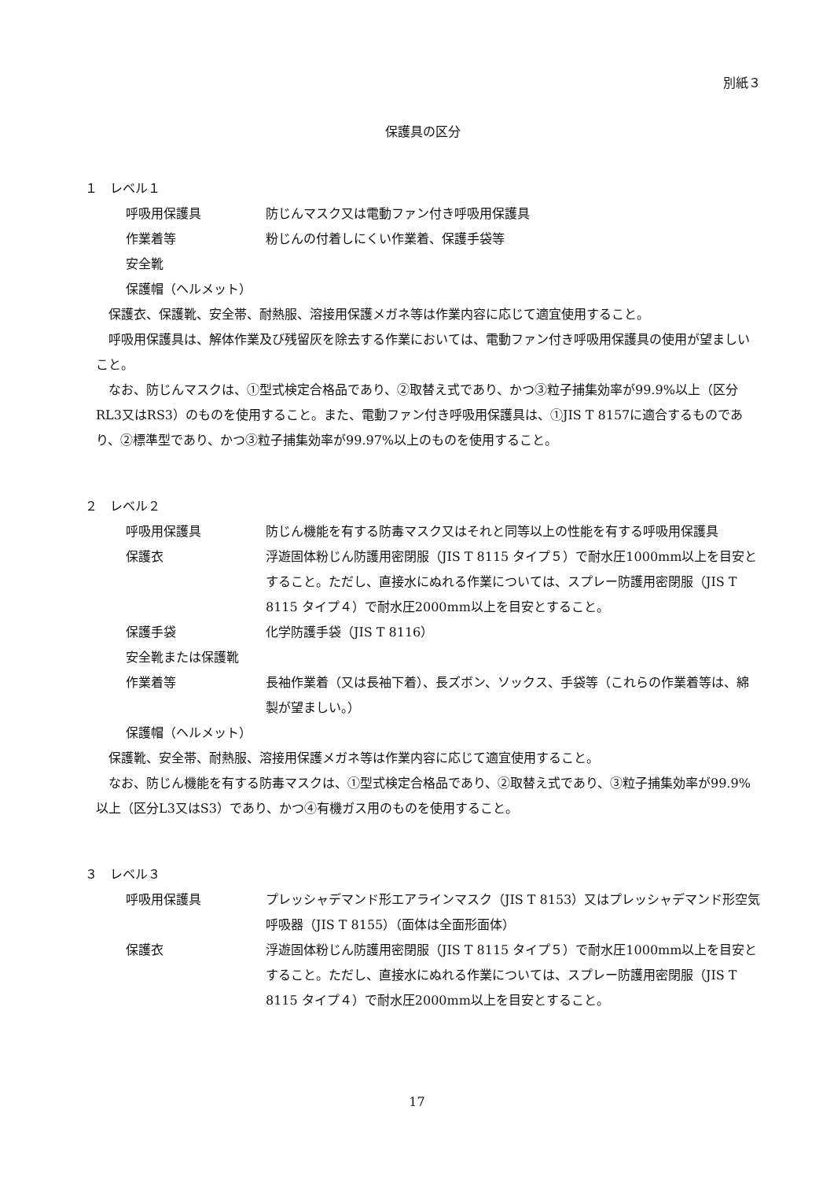別紙３
保護具の区分
１　レベル１
呼吸用保護具 防じんマスク又は電動ファン付き呼吸用保護具
作業着等 粉じんの付着しにくい作業着、保護手袋等
安全靴
保護帽（ヘルメット）
保護衣、保護靴、安全帯、耐熱服、溶接用保護メガネ等は作業内容に応じて適宜使用すること。
呼吸用保護具は、解体作業及び残留灰を除去する作業においては、電動ファン付き呼吸用保護具の使用が望ましいこと。
なお、防じんマスクは、①型式検定合格品であり、②取替え式であり、かつ③粒子捕集効率が99.9%以上（区分RL3又はRS3）のものを使用すること。また、電動ファン付き呼吸用保護具は、①JIS T 8157に適合するものであり、②標準型であり、かつ③粒子捕集効率が99.97%以上のものを使用すること。
２　レベル２
呼吸用保護具 防じん機能を有する防毒マスク又はそれと同等以上の性能を有する呼吸用保護具
保護衣 浮遊固体粉じん防護用密閉服（JIS T 8115 タイプ５）で耐水圧1000mm以上を目安とすること。ただし、直接水にぬれる作業については、スプレー防護用密閉服（JIS T 8115 タイプ４）で耐水圧2000mm以上を目安とすること。
保護手袋 化学防護手袋（JIS T 8116）
安全靴または保護靴
作業着等 長袖作業着（又は長袖下着）、長ズボン、ソックス、手袋等（これらの作業着等は、綿製が望ましい。）
保護帽（ヘルメット）
保護靴、安全帯、耐熱服、溶接用保護メガネ等は作業内容に応じて適宜使用すること。
なお、防じん機能を有する防毒マスクは、①型式検定合格品であり、②取替え式であり、③粒子捕集効率が99.9%以上（区分L3又はS3）であり、かつ④有機ガス用のものを使用すること。
３　レベル３
呼吸用保護具 プレッシャデマンド形エアラインマスク（JIS T 8153）又はプレッシャデマンド形空気呼吸器（JIS T 8155）（面体は全面形面体）
保護衣 浮遊固体粉じん防護用密閉服（JIS T 8115 タイプ５）で耐水圧1000mm以上を目安とすること。ただし、直接水にぬれる作業については、スプレー防護用密閉服（JIS T 8115 タイプ４）で耐水圧2000mm以上を目安とすること。
17